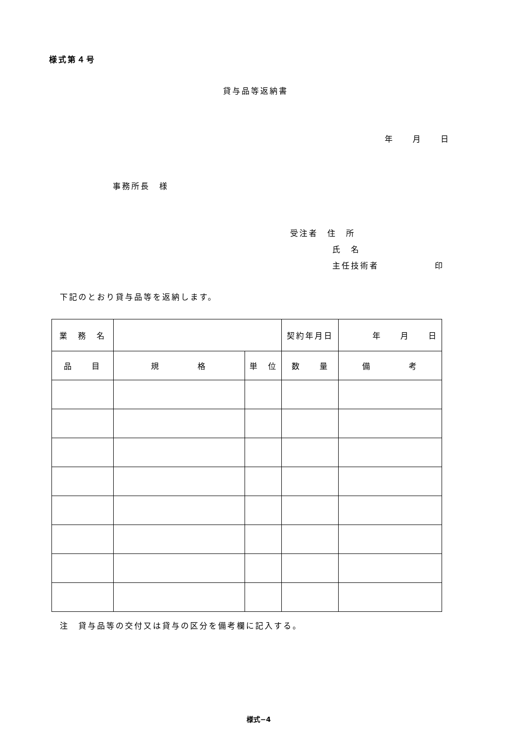様式第４号
貸与品等返納書
年　　月　　日
事務所長　様
受注者　住　所
氏　名
主任技術者　　　　　　印
下記のとおり貸与品等を返納します。
| 業 務 名 | | | 契約年月日 | 年 月 日 |
| 品 目 | 規 格 | 単 位 | 数 量 | 備 考 |
注　貸与品等の交付又は貸与の区分を備考欄に記入する。
様式−4